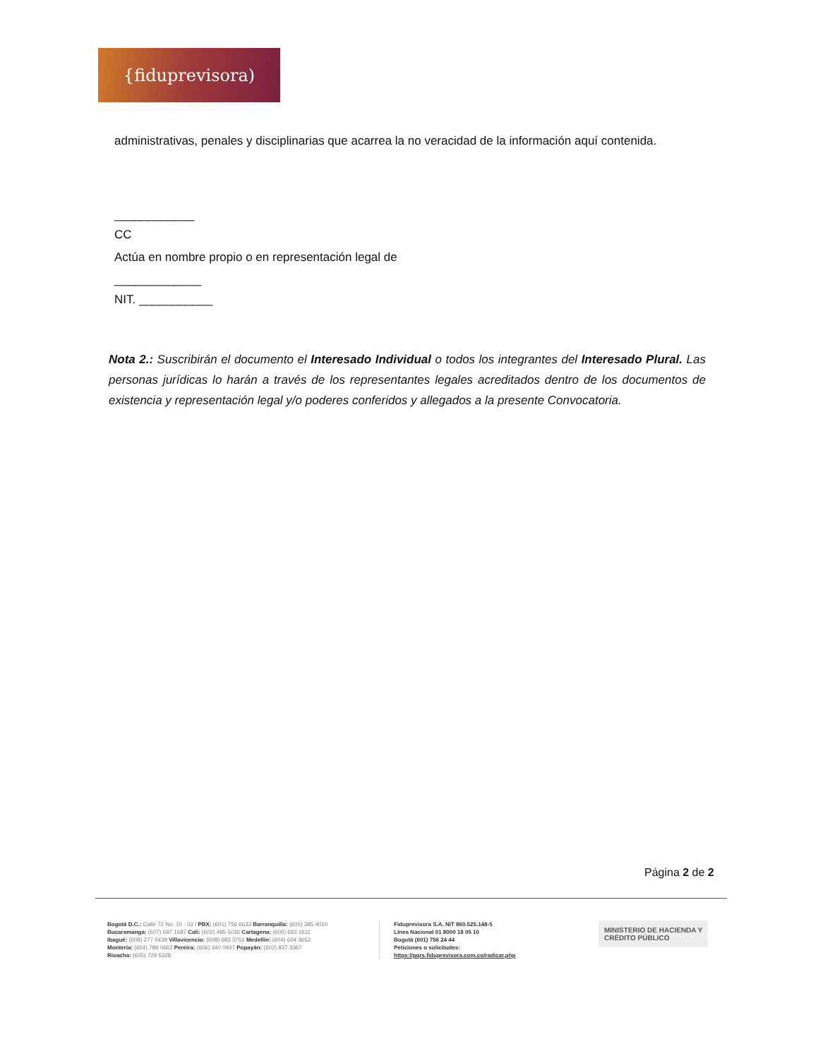{fiduprevisora)
administrativas, penales y disciplinarias que acarrea la no veracidad de la información aquí contenida.
____________
CC
Actúa en nombre propio o en representación legal de
_____________
NIT. ___________
Nota 2.: Suscribirán el documento el Interesado Individual o todos los integrantes del Interesado Plural. Las personas jurídicas lo harán a través de los representantes legales acreditados dentro de los documentos de existencia y representación legal y/o poderes conferidos y allegados a la presente Convocatoria.
Página 2 de 2
Bogotá D.C.: Calle 72 No. 10 - 03 I PBX: (601) 756 6633 Barranquilla: (605) 385 4010
Bucaramanga: (607) 697 1687 Cali: (602) 485 5036 Cartagena: (605) 693 1611
Ibagué: (608) 277 0439 Villavicencio: (608) 683 3751 Medellín: (604) 604 3653
Montería: (604) 789 0662 Pereira: (606) 340 0937 Popayán: (602) 837 3367
Rioacha: (605) 729 5328
Fiduprevisora S.A. NIT 860.525.148-5
Línea Nacional 01 8000 18 05 10
Bogotá (601) 756 24 44
Peticiones o solicitudes:
https://pqrs.fiduprevisora.com.co/radicar.php
MINISTERIO DE HACIENDA Y
CRÉDITO PÚBLICO